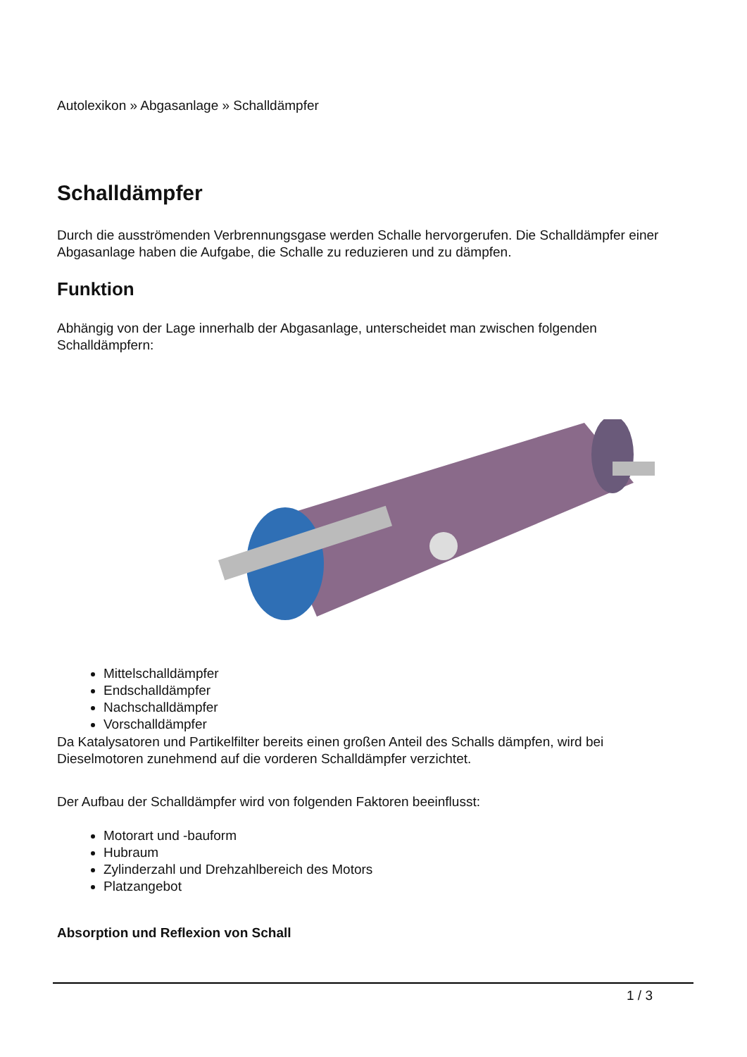Autolexikon » Abgasanlage » Schalldämpfer
Schalldämpfer
Durch die ausströmenden Verbrennungsgase werden Schalle hervorgerufen. Die Schalldämpfer einer Abgasanlage haben die Aufgabe, die Schalle zu reduzieren und zu dämpfen.
Funktion
Abhängig von der Lage innerhalb der Abgasanlage, unterscheidet man zwischen folgenden Schalldämpfern:
Mittelschalldämpfer
Endschalldämpfer
Nachschalldämpfer
Vorschalldämpfer
Da Katalysatoren und Partikelfilter bereits einen großen Anteil des Schalls dämpfen, wird bei Dieselmotoren zunehmend auf die vorderen Schalldämpfer verzichtet.
Der Aufbau der Schalldämpfer wird von folgenden Faktoren beeinflusst:
Motorart und -bauform
Hubraum
Zylinderzahl und Drehzahlbereich des Motors
Platzangebot
Absorption und Reflexion von Schall
1 / 3